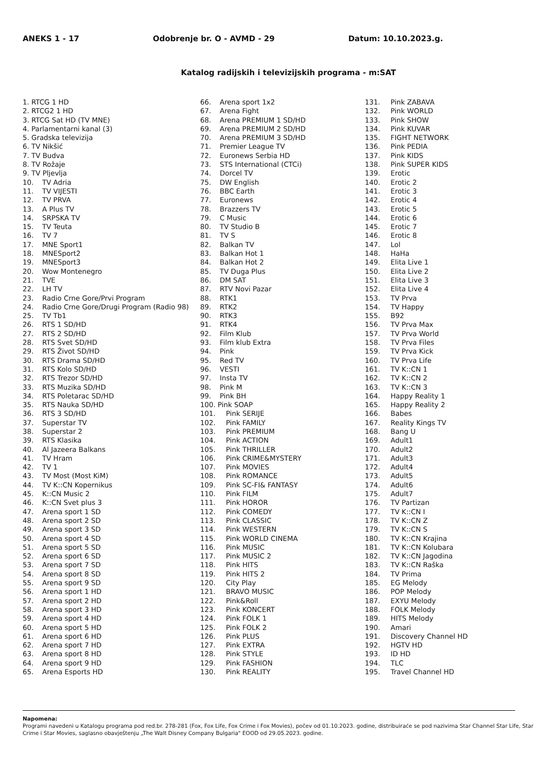ANEKS 1 - 17 Odobrenje br. O - AVMD - 29 Datum: 10.10.2023.g.
Katalog radijskih i televizijskih programa - m:SAT
1. RTCG 1 HD
2. RTCG2 1 HD
3. RTCG Sat HD (TV MNE)
4. Parlamentarni kanal (3)
5. Gradska televizija
6. TV Nikšić
7. TV Budva
8. TV Rožaje
9. TV Pljevlja
10. TV Adria
11. TV VIJESTI
12. TV PRVA
13. A Plus TV
14. SRPSKA TV
15. TV Teuta
16. TV 7
17. MNE Sport1
18. MNESport2
19. MNESport3
20. Wow Montenegro
21. TVE
22. LH TV
23. Radio Crne Gore/Prvi Program
24. Radio Crne Gore/Drugi Program (Radio 98)
25. TV Tb1
26. RTS 1 SD/HD
27. RTS 2 SD/HD
28. RTS Svet SD/HD
29. RTS Život SD/HD
30. RTS Drama SD/HD
31. RTS Kolo SD/HD
32. RTS Trezor SD/HD
33. RTS Muzika SD/HD
34. RTS Poletarac SD/HD
35. RTS Nauka SD/HD
36. RTS 3 SD/HD
37. Superstar TV
38. Superstar 2
39. RTS Klasika
40. Al Jazeera Balkans
41. TV Hram
42. TV 1
43. TV Most (Most KiM)
44. TV K::CN Kopernikus
45. K::CN Music 2
46. K::CN Svet plus 3
47. Arena sport 1 SD
48. Arena sport 2 SD
49. Arena sport 3 SD
50. Arena sport 4 SD
51. Arena sport 5 SD
52. Arena sport 6 SD
53. Arena sport 7 SD
54. Arena sport 8 SD
55. Arena sport 9 SD
56. Arena sport 1 HD
57. Arena sport 2 HD
58. Arena sport 3 HD
59. Arena sport 4 HD
60. Arena sport 5 HD
61. Arena sport 6 HD
62. Arena sport 7 HD
63. Arena sport 8 HD
64. Arena sport 9 HD
65. Arena Esports HD
66. Arena sport 1x2
67. Arena Fight
68. Arena PREMIUM 1 SD/HD
69. Arena PREMIUM 2 SD/HD
70. Arena PREMIUM 3 SD/HD
71. Premier League TV
72. Euronews Serbia HD
73. STS International (CTCi)
74. Dorcel TV
75. DW English
76. BBC Earth
77. Euronews
78. Brazzers TV
79. C Music
80. TV Studio B
81. TV S
82. Balkan TV
83. Balkan Hot 1
84. Balkan Hot 2
85. TV Duga Plus
86. DM SAT
87. RTV Novi Pazar
88. RTK1
89. RTK2
90. RTK3
91. RTK4
92. Film Klub
93. Film klub Extra
94. Pink
95. Red TV
96. VESTI
97. Insta TV
98. Pink M
99. Pink BH
100. Pink SOAP
101. Pink SERIJE
102. Pink FAMILY
103. Pink PREMIUM
104. Pink ACTION
105. Pink THRILLER
106. Pink CRIME&MYSTERY
107. Pink MOVIES
108. Pink ROMANCE
109. Pink SC-FI& FANTASY
110. Pink FILM
111. Pink HOROR
112. Pink COMEDY
113. Pink CLASSIC
114. Pink WESTERN
115. Pink WORLD CINEMA
116. Pink MUSIC
117. Pink MUSIC 2
118. Pink HITS
119. Pink HITS 2
120. City Play
121. BRAVO MUSIC
122. Pink&Roll
123. Pink KONCERT
124. Pink FOLK 1
125. Pink FOLK 2
126. Pink PLUS
127. Pink EXTRA
128. Pink STYLE
129. Pink FASHION
130. Pink REALITY
131. Pink ZABAVA
132. Pink WORLD
133. Pink SHOW
134. Pink KUVAR
135. FIGHT NETWORK
136. Pink PEDIA
137. Pink KIDS
138. Pink SUPER KIDS
139. Erotic
140. Erotic 2
141. Erotic 3
142. Erotic 4
143. Erotic 5
144. Erotic 6
145. Erotic 7
146. Erotic 8
147. Lol
148. HaHa
149. Elita Live 1
150. Elita Live 2
151. Elita Live 3
152. Elita Live 4
153. TV Prva
154. TV Happy
155. B92
156. TV Prva Max
157. TV Prva World
158. TV Prva Files
159. TV Prva Kick
160. TV Prva Life
161. TV K::CN 1
162. TV K::CN 2
163. TV K::CN 3
164. Happy Reality 1
165. Happy Reality 2
166. Babes
167. Reality Kings TV
168. Bang U
169. Adult1
170. Adult2
171. Adult3
172. Adult4
173. Adult5
174. Adult6
175. Adult7
176. TV Partizan
177. TV K::CN I
178. TV K::CN Z
179. TV K::CN S
180. TV K::CN Krajina
181. TV K::CN Kolubara
182. TV K::CN Jagodina
183. TV K::CN Raška
184. TV Prima
185. EG Melody
186. POP Melody
187. EXYU Melody
188. FOLK Melody
189. HITS Melody
190. Amari
191. Discovery Channel HD
192. HGTV HD
193. ID HD
194. TLC
195. Travel Channel HD
Napomena:
Programi navedeni u Katalogu programa pod red.br. 278-281 (Fox, Fox Life, Fox Crime i Fox Movies), počev od 01.10.2023. godine, distribuiraće se pod nazivima Star Channel Star Life, Star Crime i Star Movies, saglasno obavještenju „The Walt Disney Company Bulgaria" EOOD od 29.05.2023. godine.